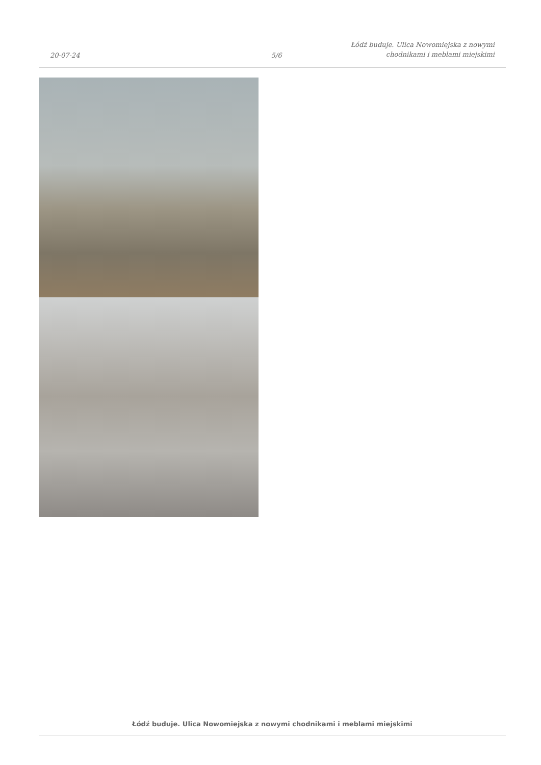20-07-24
5/6
Łódź buduje. Ulica Nowomiejska z nowymi chodnikami i meblami miejskimi
Łódź buduje. Ulica Nowomiejska z nowymi chodnikami i meblami miejskimi